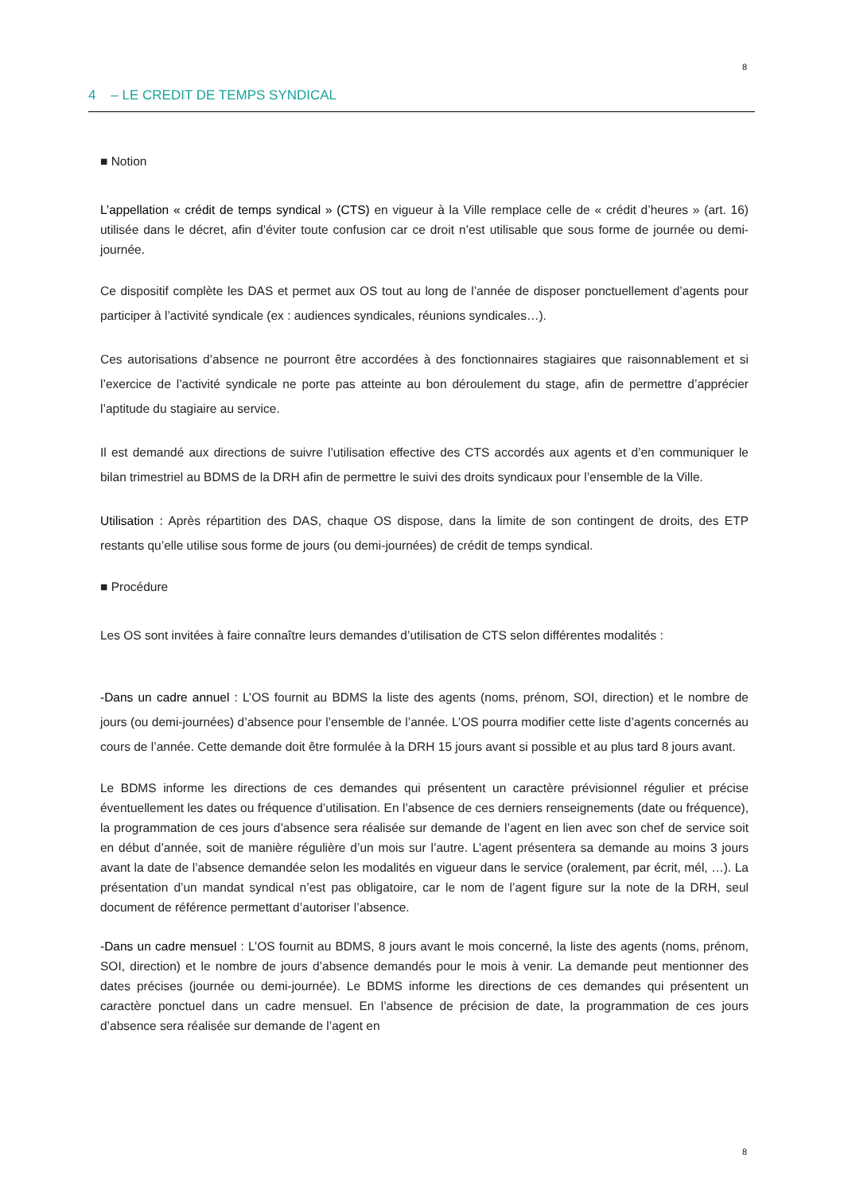8
4 – LE CREDIT DE TEMPS SYNDICAL
■ Notion
L’appellation « crédit de temps syndical » (CTS) en vigueur à la Ville remplace celle de « crédit d’heures » (art. 16) utilisée dans le décret, afin d’éviter toute confusion car ce droit n’est utilisable que sous forme de journée ou demi-journée.
Ce dispositif complète les DAS et permet aux OS tout au long de l’année de disposer ponctuellement d’agents pour participer à l’activité syndicale (ex : audiences syndicales, réunions syndicales…).
Ces autorisations d’absence ne pourront être accordées à des fonctionnaires stagiaires que raisonnablement et si l’exercice de l’activité syndicale ne porte pas atteinte au bon déroulement du stage, afin de permettre d’apprécier l’aptitude du stagiaire au service.
Il est demandé aux directions de suivre l’utilisation effective des CTS accordés aux agents et d’en communiquer le bilan trimestriel au BDMS de la DRH afin de permettre le suivi des droits syndicaux pour l’ensemble de la Ville.
Utilisation : Après répartition des DAS, chaque OS dispose, dans la limite de son contingent de droits, des ETP restants qu’elle utilise sous forme de jours (ou demi-journées) de crédit de temps syndical.
■ Procédure
Les OS sont invitées à faire connaître leurs demandes d’utilisation de CTS selon différentes modalités :
-Dans un cadre annuel : L’OS fournit au BDMS la liste des agents (noms, prénom, SOI, direction) et le nombre de jours (ou demi-journées) d’absence pour l’ensemble de l’année. L’OS pourra modifier cette liste d’agents concernés au cours de l’année. Cette demande doit être formulée à la DRH 15 jours avant si possible et au plus tard 8 jours avant.
Le BDMS informe les directions de ces demandes qui présentent un caractère prévisionnel régulier et précise éventuellement les dates ou fréquence d’utilisation. En l’absence de ces derniers renseignements (date ou fréquence), la programmation de ces jours d’absence sera réalisée sur demande de l’agent en lien avec son chef de service soit en début d’année, soit de manière régulière d’un mois sur l’autre. L’agent présentera sa demande au moins 3 jours avant la date de l’absence demandée selon les modalités en vigueur dans le service (oralement, par écrit, mél, …). La présentation d’un mandat syndical n’est pas obligatoire, car le nom de l’agent figure sur la note de la DRH, seul document de référence permettant d’autoriser l’absence.
-Dans un cadre mensuel : L’OS fournit au BDMS, 8 jours avant le mois concerné, la liste des agents (noms, prénom, SOI, direction) et le nombre de jours d’absence demandés pour le mois à venir. La demande peut mentionner des dates précises (journée ou demi-journée). Le BDMS informe les directions de ces demandes qui présentent un caractère ponctuel dans un cadre mensuel. En l’absence de précision de date, la programmation de ces jours d’absence sera réalisée sur demande de l’agent en
8